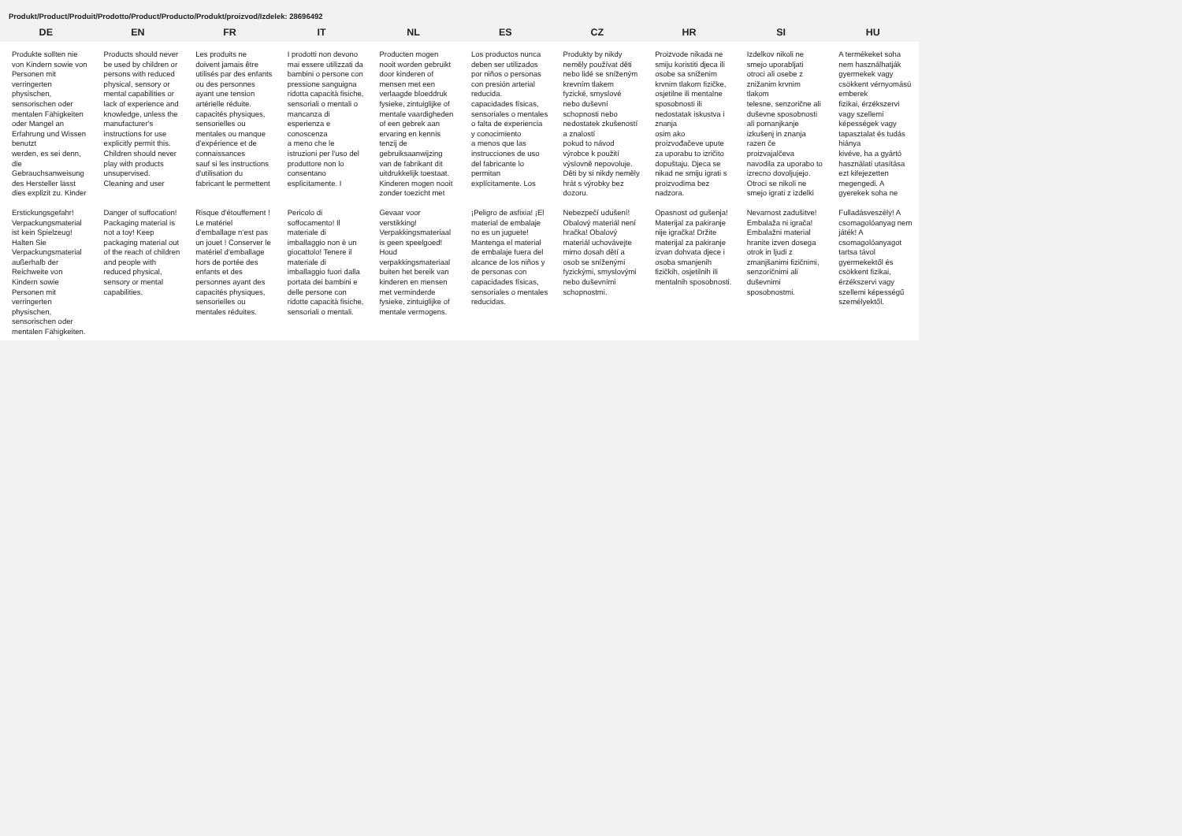Produkt/Product/Produit/Prodotto/Product/Producto/Produkt/proizvod/Izdelek: 28696492
| DE | EN | FR | IT | NL | ES | CZ | HR | SI | HU |
| --- | --- | --- | --- | --- | --- | --- | --- | --- | --- |
| Produkte sollten nie von Kindern sowie von Personen mit verringerten physischen, sensorischen oder mentalen Fähigkeiten oder Mangel an Erfahrung und Wissen benutzt werden, es sei denn, die Gebrauchsanweisung des Hersteller lässt dies explizit zu. Kinder | Products should never be used by children or persons with reduced physical, sensory or mental capabilities or lack of experience and knowledge, unless the manufacturer's instructions for use explicitly permit this. Children should never play with products unsupervised. Cleaning and user | Les produits ne doivent jamais être utilisés par des enfants ou des personnes ayant une tension artérielle réduite. capacités physiques, sensorielles ou mentales ou manque d’expérience et de connaissances sauf si les instructions d'utilisation du fabricant le permettent | I prodotti non devono mai essere utilizzati da bambini o persone con pressione sanguigna ridotta capacità fisiche, sensoriali o mentali o mancanza di esperienza e conoscenza a meno che le istruzioni per l'uso del produttore non lo consentano esplicitamente. I | Producten mogen nooit worden gebruikt door kinderen of mensen met een verlaagde bloeddruk fysieke, zintuiglijke of mentale vaardigheden of een gebrek aan ervaring en kennis tenzij de gebruiksaanwijzing van de fabrikant dit uitdrukkelijk toestaat. Kinderen mogen nooit zonder toezicht met | Los productos nunca deben ser utilizados por niños o personas con presión arterial reducida. capacidades físicas, sensoriales o mentales o falta de experiencia y conocimiento a menos que las instrucciones de uso del fabricante lo permitan explícitamente. Los | Produkty by nikdy neměly používat děti nebo lidé se sníženým krevním tlakem fyzické, smyslové nebo duševní schopnosti nebo nedostatek zkušeností a znalostí pokud to návod výrobce k použití výslovně nepovoluje. Děti by si nikdy neměly hrát s výrobky bez dozoru. | Proizvode nikada ne smiju koristiti djeca ili osobe sa sniženim krvnim tlakom fizičke, osjetilne ili mentalne sposobnosti ili nedostatak iskustva i znanja osim ako proizvođačeve upute za uporabu to izričito dopuštaju. Djeca se nikad ne smiju igrati s proizvodima bez nadzora. | Izdelkov nikoli ne smejo uporabljati otroci ali osebe z znižanim krvnim tlakom telesne, senzorične ali duševne sposobnosti ali pomanjkanje izkušenj in znanja razen če proizvajalčeva navodila za uporabo to izrecno dovoljujejo. Otroci se nikoli ne smejo igrati z izdelki | A termékeket soha nem használhatják gyermekek vagy csökkent vérnyomású emberek fizikai, érzékszervi vagy szellemi képességek vagy tapasztalat és tudás hiánya kivéve, ha a gyártó használati utasítása ezt kifejezetten megengedi. A gyerekek soha ne |
| Erstickungsgefahr! Verpackungsmaterial ist kein Spielzeug! Halten Sie Verpackungsmaterial außerhalb der Reichweite von Kindern sowie Personen mit verringerten physischen, sensorischen oder mentalen Fähigkeiten. | Danger of suffocation! Packaging material is not a toy! Keep packaging material out of the reach of children and people with reduced physical, sensory or mental capabilities. | Risque d'étouffement ! Le matériel d’emballage n’est pas un jouet ! Conserver le matériel d'emballage hors de portée des enfants et des personnes ayant des capacités physiques, sensorielles ou mentales réduites. | Pericolo di soffocamento! Il materiale di imballaggio non è un giocattolo! Tenere il materiale di imballaggio fuori dalla portata dei bambini e delle persone con ridotte capacità fisiche, sensoriali o mentali. | Gevaar voor verstikking! Verpakkingsmateriaal is geen speelgoed! Houd verpakkingsmateriaal buiten het bereik van kinderen en mensen met verminderde fysieke, zintuiglijke of mentale vermogens. | ¡Peligro de asfixia! ¡El material de embalaje no es un juguete! Mantenga el material de embalaje fuera del alcance de los niños y de personas con capacidades físicas, sensoriales o mentales reducidas. | Nebezpečí udušení! Obalový materiál není hračka! Obalový materiál uchovávejte mimo dosah dětí a osob se sníženými fyzickými, smyslovými nebo duševními schopnostmi. | Opasnost od gušenja! Materijal za pakiranje nije igračka! Držite materijal za pakiranje izvan dohvata djece i osoba smanjenih fizičkih, osjetilnih ili mentalnih sposobnosti. | Nevarnost zadušitve! Embalaža ni igrača! Embalažni material hranite izven dosega otrok in ljudi z zmanjšanimi fizičnimi, senzoričnimi ali duševnimi sposobnostmi. | Fulladásveszély! A csomagolóanyag nem játék! A csomagolóanyagot tartsa távol gyermekektől és csökkent fizikai, érzékszervi vagy szellemi képességű személyektől. |